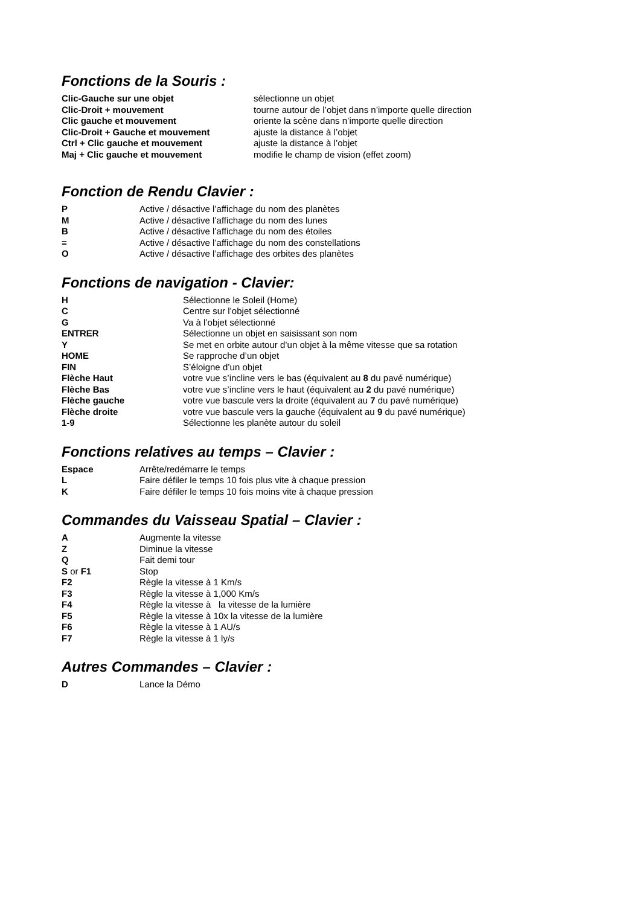Fonctions de la Souris :
| Clic-Gauche sur une objet | sélectionne un objet |
| Clic-Droit + mouvement | tourne autour de l’objet dans n’importe quelle direction |
| Clic gauche et mouvement | oriente la scène dans n’importe quelle direction |
| Clic-Droit + Gauche et mouvement | ajuste la distance à l’objet |
| Ctrl + Clic gauche et mouvement | ajuste la distance à l’objet |
| Maj + Clic gauche et mouvement | modifie le champ de vision (effet zoom) |
Fonction de Rendu Clavier :
| P | Active / désactive l’affichage du nom des planètes |
| M | Active / désactive l’affichage du nom des lunes |
| B | Active / désactive l’affichage du nom des étoiles |
| = | Active / désactive l’affichage du nom des constellations |
| O | Active / désactive l’affichage des orbites des planètes |
Fonctions de navigation - Clavier:
| H | Sélectionne le Soleil (Home) |
| C | Centre sur l’objet sélectionné |
| G | Va à l’objet sélectionné |
| ENTRER | Sélectionne un objet en saisissant son nom |
| Y | Se met en orbite autour d’un objet à la même vitesse que sa rotation |
| HOME | Se rapproche d’un objet |
| FIN | S’éloigne d’un objet |
| Flèche Haut | votre vue s’incline vers le bas (équivalent au 8 du pavé numérique) |
| Flèche Bas | votre vue s’incline vers le haut (équivalent au 2 du pavé numérique) |
| Flèche gauche | votre vue bascule vers la droite (équivalent au 7 du pavé numérique) |
| Flèche droite | votre vue bascule vers la gauche (équivalent au 9 du pavé numérique) |
| 1-9 | Sélectionne les planète autour du soleil |
Fonctions relatives au temps – Clavier :
| Espace | Arrête/redémarre le temps |
| L | Faire défiler le temps 10 fois plus vite à chaque pression |
| K | Faire défiler le temps 10 fois moins vite à chaque pression |
Commandes du Vaisseau Spatial – Clavier :
| A | Augmente la vitesse |
| Z | Diminue la vitesse |
| Q | Fait demi tour |
| S or F1 | Stop |
| F2 | Règle la vitesse à 1 Km/s |
| F3 | Règle la vitesse à 1,000 Km/s |
| F4 | Règle la vitesse à la vitesse de la lumière |
| F5 | Règle la vitesse à 10x la vitesse de la lumière |
| F6 | Règle la vitesse à 1 AU/s |
| F7 | Règle la vitesse à 1 ly/s |
Autres Commandes – Clavier :
| D | Lance la Démo |